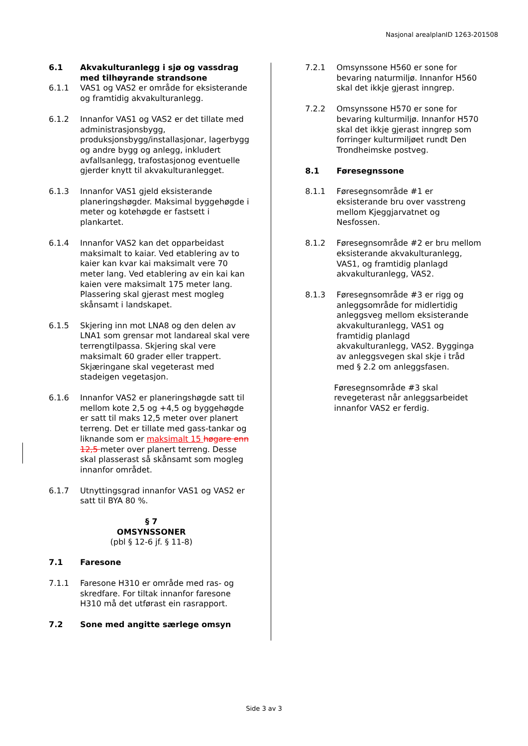Nasjonal arealplanID 1263-201508
6.1 Akvakulturanlegg i sjø og vassdrag med tilhøyrande strandsone
6.1.1 VAS1 og VAS2 er område for eksisterande og framtidig akvakulturanlegg.
6.1.2 Innanfor VAS1 og VAS2 er det tillate med administrasjonsbygg, produksjonsbygg/installasjonar, lagerbygg og andre bygg og anlegg, inkludert avfallsanlegg, trafostasjonog eventuelle gjerder knytt til akvakulturanlegget.
6.1.3 Innanfor VAS1 gjeld eksisterande planeringshøgder. Maksimal byggehøgde i meter og kotehøgde er fastsett i plankartet.
6.1.4 Innanfor VAS2 kan det opparbeidast maksimalt to kaiar. Ved etablering av to kaier kan kvar kai maksimalt vere 70 meter lang. Ved etablering av ein kai kan kaien vere maksimalt 175 meter lang. Plassering skal gjerast mest mogleg skånsamt i landskapet.
6.1.5 Skjering inn mot LNA8 og den delen av LNA1 som grensar mot landareal skal vere terrengtilpassa. Skjering skal vere maksimalt 60 grader eller trappert. Skjæringane skal vegeterast med stadeigen vegetasjon.
6.1.6 Innanfor VAS2 er planeringshøgde satt til mellom kote 2,5 og +4,5 og byggehøgde er satt til maks 12,5 meter over planert terreng. Det er tillate med gass-tankar og liknande som er maksimalt 15 høgare enn 12,5 meter over planert terreng. Desse skal plasserast så skånsamt som mogleg innanfor området.
6.1.7 Utnyttingsgrad innanfor VAS1 og VAS2 er satt til BYA 80 %.
§ 7
OMSYNSSONER
(pbl § 12-6 jf. § 11-8)
7.1 Faresone
7.1.1 Faresone H310 er område med ras- og skredfare. For tiltak innanfor faresone H310 må det utførast ein rasrapport.
7.2 Sone med angitte særlege omsyn
7.2.1 Omsynssone H560 er sone for bevaring naturmiljø. Innanfor H560 skal det ikkje gjerast inngrep.
7.2.2 Omsynssone H570 er sone for bevaring kulturmiljø. Innanfor H570 skal det ikkje gjerast inngrep som forringer kulturmiljøet rundt Den Trondheimske postveg.
8.1 Føresegnssone
8.1.1 Føresegnsområde #1 er eksisterande bru over vasstreng mellom Kjeggjarvatnet og Nesfossen.
8.1.2 Føresegnsområde #2 er bru mellom eksisterande akvakulturanlegg, VAS1, og framtidig planlagd akvakulturanlegg, VAS2.
8.1.3 Føresegnsområde #3 er rigg og anleggsområde for midlertidig anleggsveg mellom eksisterande akvakulturanlegg, VAS1 og framtidig planlagd akvakulturanlegg, VAS2. Bygginga av anleggsvegen skal skje i tråd med § 2.2 om anleggsfasen.
Føresegnsområde #3 skal revegeterast når anleggsarbeidet innanfor VAS2 er ferdig.
Side 3 av 3